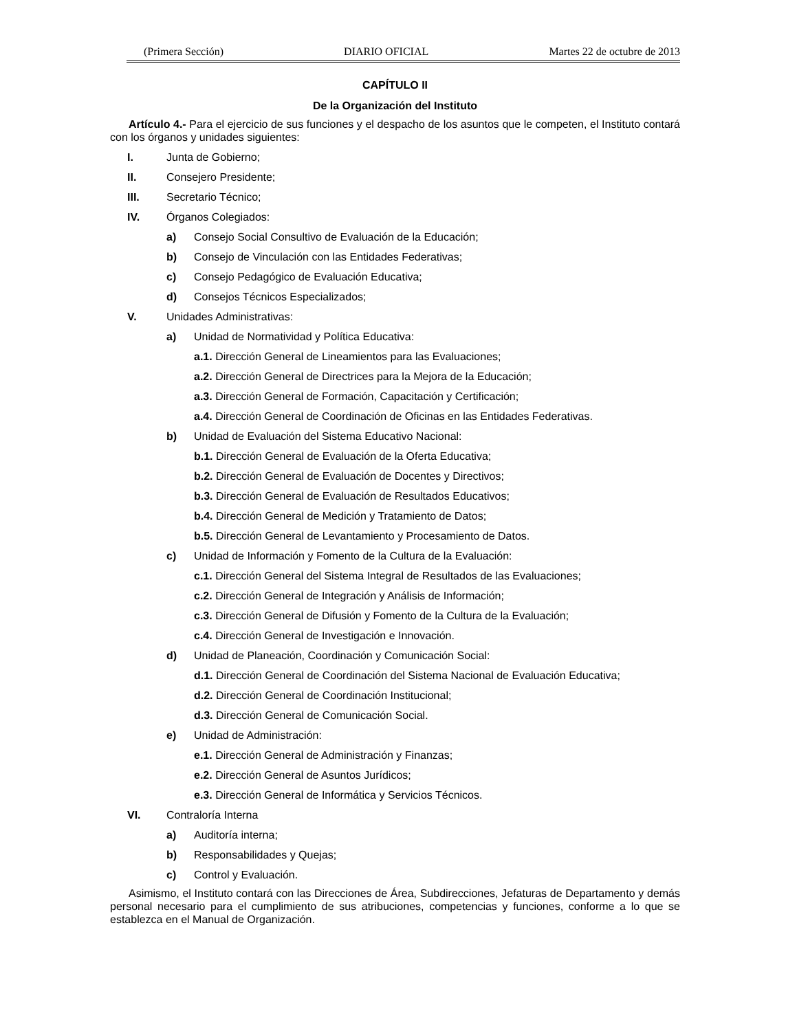(Primera Sección) DIARIO OFICIAL Martes 22 de octubre de 2013
CAPÍTULO II
De la Organización del Instituto
Artículo 4.- Para el ejercicio de sus funciones y el despacho de los asuntos que le competen, el Instituto contará con los órganos y unidades siguientes:
I. Junta de Gobierno;
II. Consejero Presidente;
III. Secretario Técnico;
IV. Órganos Colegiados:
a) Consejo Social Consultivo de Evaluación de la Educación;
b) Consejo de Vinculación con las Entidades Federativas;
c) Consejo Pedagógico de Evaluación Educativa;
d) Consejos Técnicos Especializados;
V. Unidades Administrativas:
a) Unidad de Normatividad y Política Educativa:
a.1. Dirección General de Lineamientos para las Evaluaciones;
a.2. Dirección General de Directrices para la Mejora de la Educación;
a.3. Dirección General de Formación, Capacitación y Certificación;
a.4. Dirección General de Coordinación de Oficinas en las Entidades Federativas.
b) Unidad de Evaluación del Sistema Educativo Nacional:
b.1. Dirección General de Evaluación de la Oferta Educativa;
b.2. Dirección General de Evaluación de Docentes y Directivos;
b.3. Dirección General de Evaluación de Resultados Educativos;
b.4. Dirección General de Medición y Tratamiento de Datos;
b.5. Dirección General de Levantamiento y Procesamiento de Datos.
c) Unidad de Información y Fomento de la Cultura de la Evaluación:
c.1. Dirección General del Sistema Integral de Resultados de las Evaluaciones;
c.2. Dirección General de Integración y Análisis de Información;
c.3. Dirección General de Difusión y Fomento de la Cultura de la Evaluación;
c.4. Dirección General de Investigación e Innovación.
d) Unidad de Planeación, Coordinación y Comunicación Social:
d.1. Dirección General de Coordinación del Sistema Nacional de Evaluación Educativa;
d.2. Dirección General de Coordinación Institucional;
d.3. Dirección General de Comunicación Social.
e) Unidad de Administración:
e.1. Dirección General de Administración y Finanzas;
e.2. Dirección General de Asuntos Jurídicos;
e.3. Dirección General de Informática y Servicios Técnicos.
VI. Contraloría Interna
a) Auditoría interna;
b) Responsabilidades y Quejas;
c) Control y Evaluación.
Asimismo, el Instituto contará con las Direcciones de Área, Subdirecciones, Jefaturas de Departamento y demás personal necesario para el cumplimiento de sus atribuciones, competencias y funciones, conforme a lo que se establezca en el Manual de Organización.